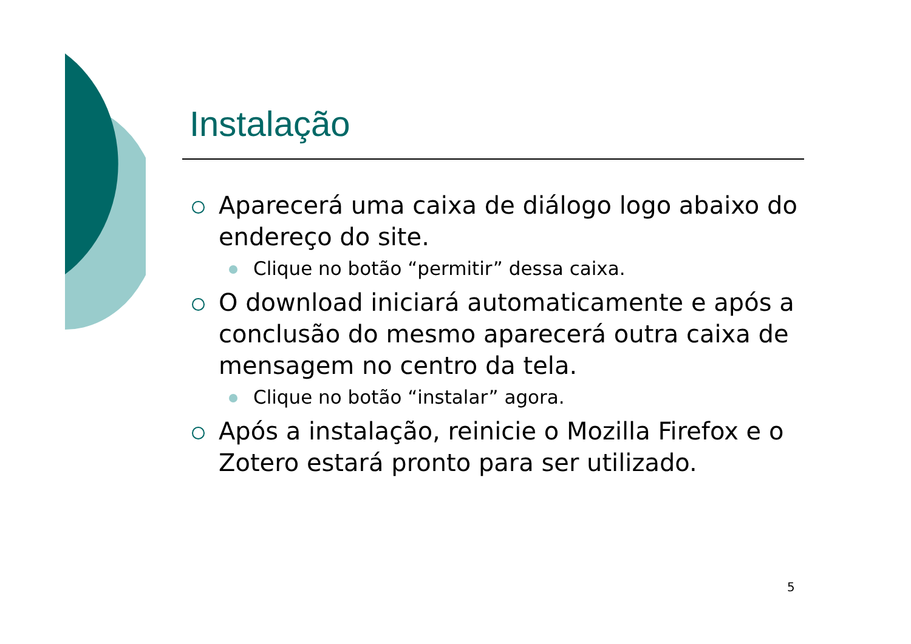Instalação
Aparecerá uma caixa de diálogo logo abaixo do endereço do site.
Clique no botão “permitir” dessa caixa.
O download iniciará automaticamente e após a conclusão do mesmo aparecerá outra caixa de mensagem no centro da tela.
Clique no botão “instalar” agora.
Após a instalação, reinicie o Mozilla Firefox e o Zotero estará pronto para ser utilizado.
5